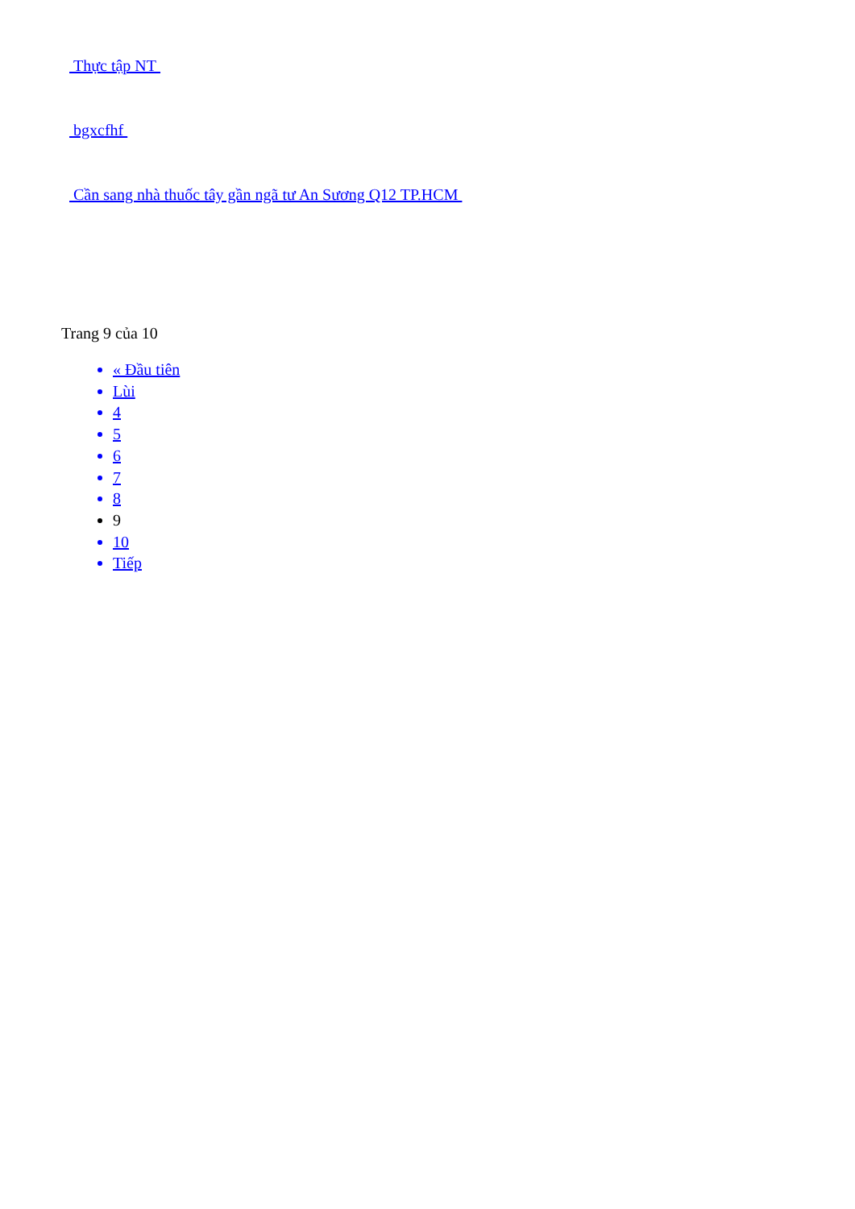Thực tập NT
bgxcfhf
Cần sang nhà thuốc tây gần ngã tư An Sương Q12 TP.HCM
Trang 9 của 10
« Đầu tiên
Lùi
4
5
6
7
8
9
10
Tiếp